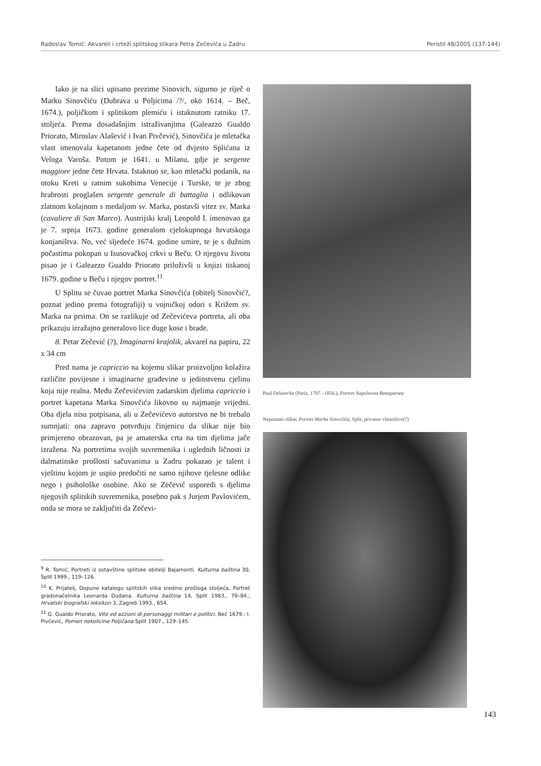Radoslav Tomić: Akvareli i crteži splitskog slikara Petra Zečevića u Zadru Peristil 48/2005 (137-144)
Iako je na slici upisano prezime Sinovich, sigurno je riječ o Marku Sinovčiću (Dubrava u Poljicima /?/, oko 1614. – Beč, 1674.), poljičkom i splitskom plemiću i istaknutom ratniku 17. stoljeća. Prema dosadašnjim istraživanjima (Galeazzo Gualdo Priorato, Miroslav Alašević i Ivan Pivčević), Sinovčića je mletačka vlast imenovala kapetanom jedne čete od dvjesto Splićana iz Veloga Varoša. Potom je 1641. u Milanu, gdje je sergente maggiore jedne čete Hrvata. Istaknuo se, kao mletački podanik, na otoku Kreti u ratnim sukobima Venecije i Turske, te je zbog hrabrosti proglašen sergente generale di battaglia i odlikovan zlatnom kolajnom s medaljom sv. Marka, postavši vitez sv. Marka (cavaliere di San Marco). Austrijski kralj Leopold I. imenovao ga je 7. srpnja 1673. godine generalom cjelokupnoga hrvatskoga konjaništva. No, već sljedeće 1674. godine umire, te je s dužnim počastima pokopan u Isusovačkoj crkvi u Beču. O njegovu životu pisao je i Galeazzo Gualdo Priorato priloživši u knjizi tiskanoj 1679. godine u Beču i njegov portret.<sup>11</sup>
U Splitu se čuvao portret Marka Sinovčića (obitelj Sinovčić?, poznat jedino prema fotografiji) u vojničkoj odori s Križem sv. Marka na prsima. On se razlikuje od Zečevićeva portreta, ali oba prikazuju izražajno generalovo lice duge kose i brade.
8. Petar Zečević (?), Imaginarni krajolik, akvarel na papiru, 22 x 34 cm
Pred nama je capriccio na kojemu slikar proizvoljno kolažira različite povijesne i imaginarne građevine u jedinstvenu cjelinu koja nije realna. Među Zečevićevim zadarskim djelima capriccio i portret kapetana Marka Sinovčića likovno su najmanje vrijedni. Oba djela nisu potpisana, ali u Zečevićevo autorstvo ne bi trebalo sumnjati: ona zapravo potvrđuju činjenicu da slikar nije bio primjereno obrazovan, pa je amaterska crta na tim djelima jače izražena. Na portretima svojih suvremenika i uglednih ličnosti iz dalmatinske prošlosti sačuvanima u Zadru pokazao je talent i vještinu kojom je uspio predočiti ne samo njihove tjelesne odlike nego i psihološke osobine. Ako se Zečević usporedi s djelima njegovih splitskih suvremenika, posebno pak s Jurjem Pavlovićem, onda se mora se zaključiti da Zečevi-
<sup>9</sup> R. Tomić, Portreti iz ostavštine splitske obitelji Bajamonti. Kulturna baština 30, Split 1999., 119–126.
<sup>10</sup> K. Prijatelj, Dopune katalogu splitskih slika sredine prošloga stoljeća, Portret gradonačelnika Leonarda Dudana. Kulturna baština 14, Split 1983., 79–84.; Hrvatski biografski leksikon 3, Zagreb 1993., 654.
<sup>11</sup> G. Gualdo Priorato, Vite ed azzioni di personaggi militari e politici. Beč 1679.: I. Pivčević, Pomen nekolicine Poljičana Split 1907., 129–145.
Paul Delaroche (Pariz, 1797.–1856.), Portret Napoleona Bonapartea
Nepoznati slikar, Portret Marka Sinovčića, Split, privatno vlasništvo(?)
143